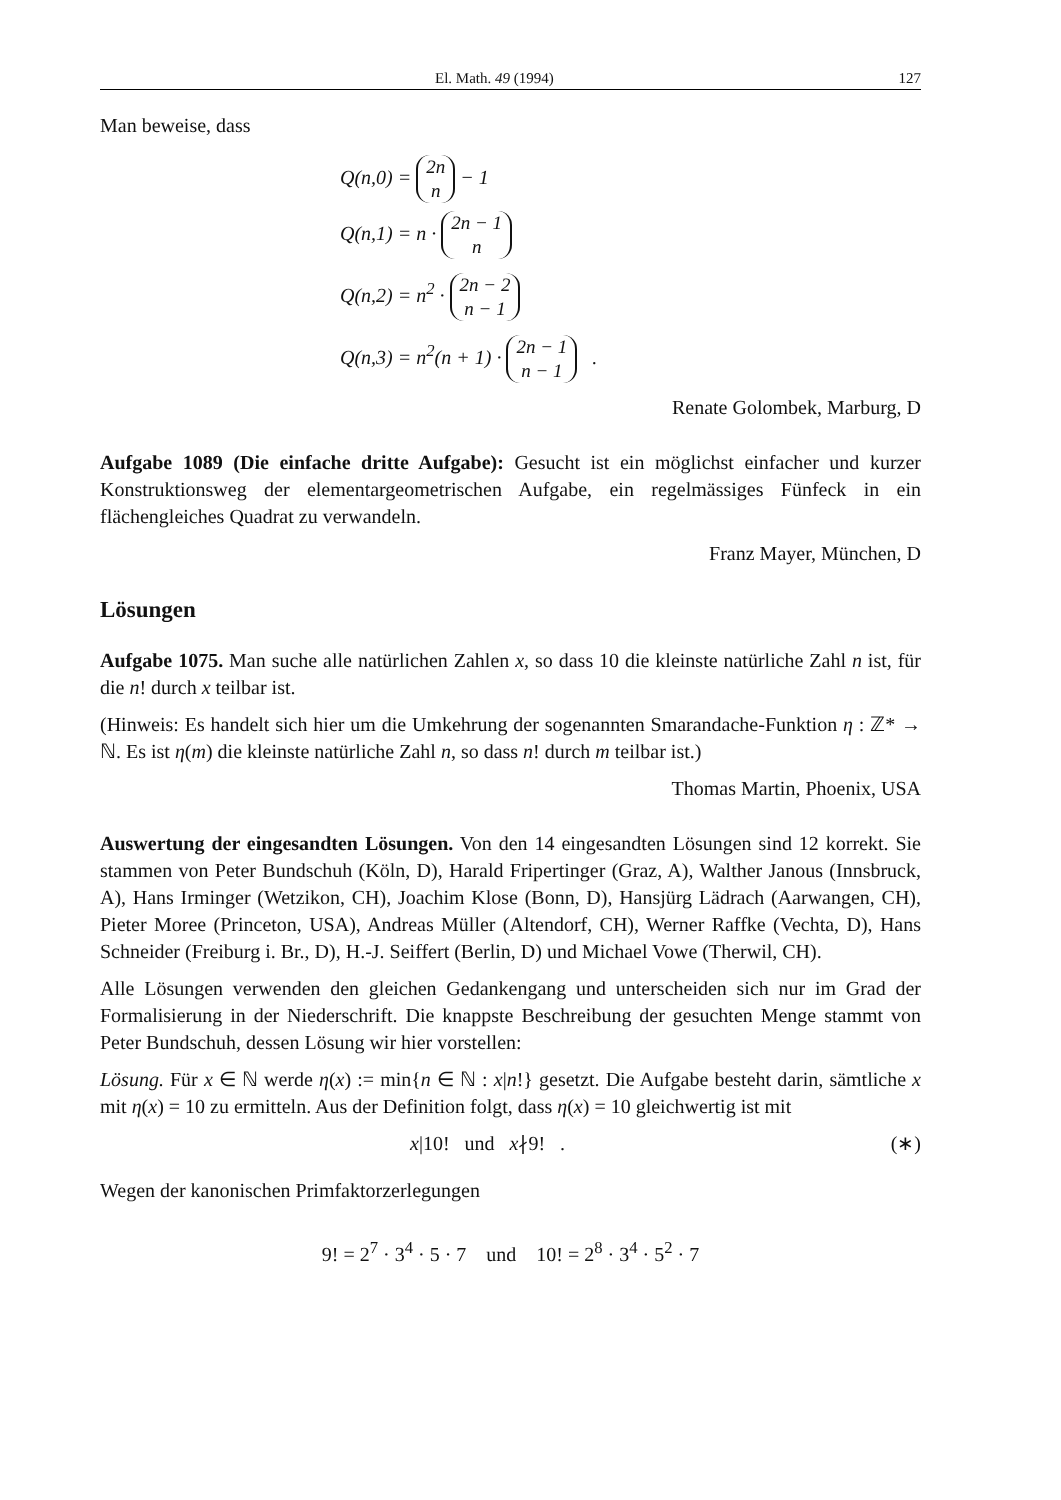El. Math. 49 (1994) 127
Man beweise, dass
Q(n,0) = 2n
n − 1
Q(n,1) = n · 2n − 1
n
Q(n,2) = n<sup>2</sup> · 2n − 2
n − 1
Q(n,3) = n<sup>2</sup>(n + 1) · 2n − 1
n − 1 .
Renate Golombek, Marburg, D
Aufgabe 1089 (Die einfache dritte Aufgabe): Gesucht ist ein möglichst einfacher und kurzer Konstruktionsweg der elementargeometrischen Aufgabe, ein regelmässiges Fünfeck in ein flächengleiches Quadrat zu verwandeln.
Franz Mayer, München, D
Lösungen
Aufgabe 1075. Man suche alle natürlichen Zahlen x, so dass 10 die kleinste natürliche Zahl n ist, für die n! durch x teilbar ist.
(Hinweis: Es handelt sich hier um die Umkehrung der sogenannten Smarandache-Funktion η : ℤ* → ℕ. Es ist η(m) die kleinste natürliche Zahl n, so dass n! durch m teilbar ist.)
Thomas Martin, Phoenix, USA
Auswertung der eingesandten Lösungen. Von den 14 eingesandten Lösungen sind 12 korrekt. Sie stammen von Peter Bundschuh (Köln, D), Harald Fripertinger (Graz, A), Walther Janous (Innsbruck, A), Hans Irminger (Wetzikon, CH), Joachim Klose (Bonn, D), Hansjürg Lädrach (Aarwangen, CH), Pieter Moree (Princeton, USA), Andreas Müller (Altendorf, CH), Werner Raffke (Vechta, D), Hans Schneider (Freiburg i. Br., D), H.-J. Seiffert (Berlin, D) und Michael Vowe (Therwil, CH).
Alle Lösungen verwenden den gleichen Gedankengang und unterscheiden sich nur im Grad der Formalisierung in der Niederschrift. Die knappste Beschreibung der gesuchten Menge stammt von Peter Bundschuh, dessen Lösung wir hier vorstellen:
Lösung. Für x ∈ ℕ werde η(x) := min{n ∈ ℕ : x|n!} gesetzt. Die Aufgabe besteht darin, sämtliche x mit η(x) = 10 zu ermitteln. Aus der Definition folgt, dass η(x) = 10 gleichwertig ist mit
x|10! und x∤9! . (∗)
Wegen der kanonischen Primfaktorzerlegungen
9! = 2<sup>7</sup> · 3<sup>4</sup> · 5 · 7 und 10! = 2<sup>8</sup> · 3<sup>4</sup> · 5<sup>2</sup> · 7